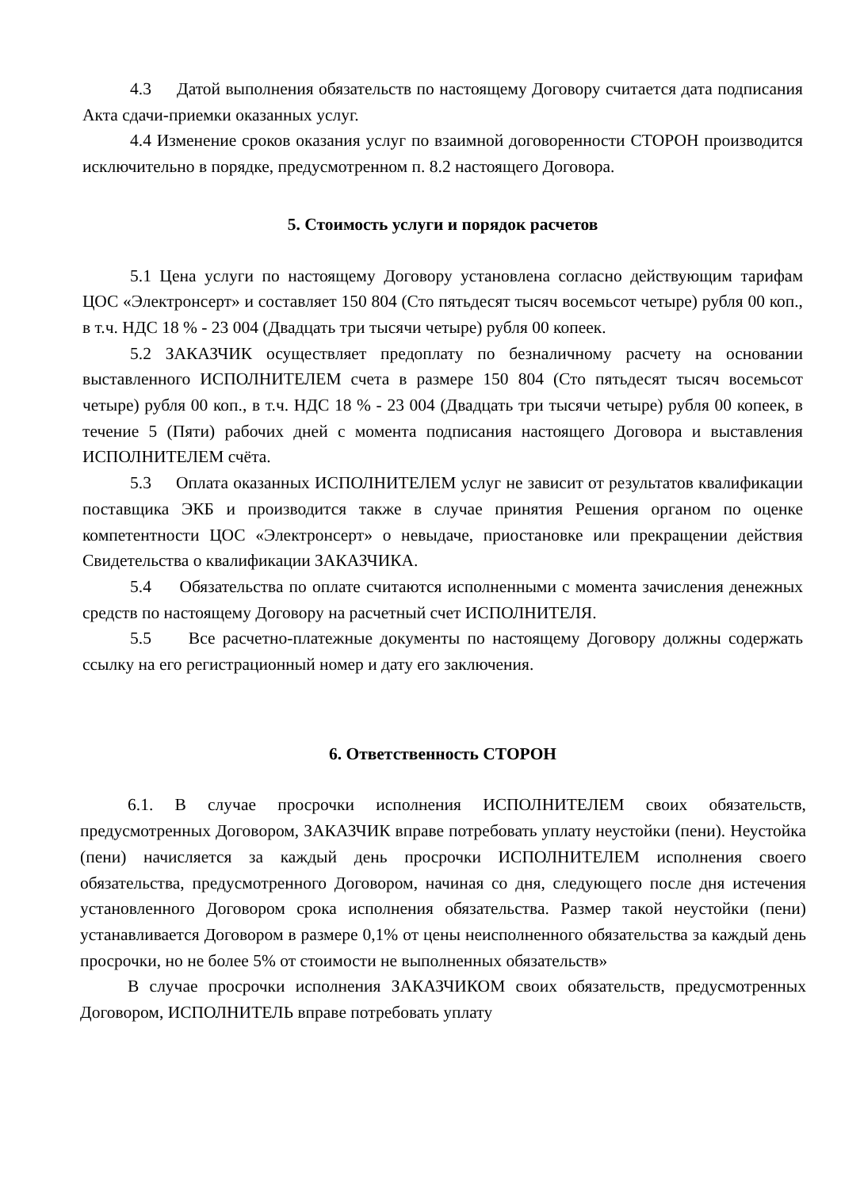4.3 Датой выполнения обязательств по настоящему Договору считается дата подписания Акта сдачи-приемки оказанных услуг.
4.4 Изменение сроков оказания услуг по взаимной договоренности СТОРОН производится исключительно в порядке, предусмотренном п. 8.2 настоящего Договора.
5. Стоимость услуги и порядок расчетов
5.1 Цена услуги по настоящему Договору установлена согласно действующим тарифам ЦОС «Электронсерт» и составляет 150 804 (Сто пятьдесят тысяч восемьсот четыре) рубля 00 коп., в т.ч. НДС 18 % - 23 004 (Двадцать три тысячи четыре) рубля 00 копеек.
5.2 ЗАКАЗЧИК осуществляет предоплату по безналичному расчету на основании выставленного ИСПОЛНИТЕЛЕМ счета в размере 150 804 (Сто пятьдесят тысяч восемьсот четыре) рубля 00 коп., в т.ч. НДС 18 % - 23 004 (Двадцать три тысячи четыре) рубля 00 копеек, в течение 5 (Пяти) рабочих дней с момента подписания настоящего Договора и выставления ИСПОЛНИТЕЛЕМ счёта.
5.3 Оплата оказанных ИСПОЛНИТЕЛЕМ услуг не зависит от результатов квалификации поставщика ЭКБ и производится также в случае принятия Решения органом по оценке компетентности ЦОС «Электронсерт» о невыдаче, приостановке или прекращении действия Свидетельства о квалификации ЗАКАЗЧИКА.
5.4 Обязательства по оплате считаются исполненными с момента зачисления денежных средств по настоящему Договору на расчетный счет ИСПОЛНИТЕЛЯ.
5.5 Все расчетно-платежные документы по настоящему Договору должны содержать ссылку на его регистрационный номер и дату его заключения.
6. Ответственность СТОРОН
6.1. В случае просрочки исполнения ИСПОЛНИТЕЛЕМ своих обязательств, предусмотренных Договором, ЗАКАЗЧИК вправе потребовать уплату неустойки (пени). Неустойка (пени) начисляется за каждый день просрочки ИСПОЛНИТЕЛЕМ исполнения своего обязательства, предусмотренного Договором, начиная со дня, следующего после дня истечения установленного Договором срока исполнения обязательства. Размер такой неустойки (пени) устанавливается Договором в размере 0,1% от цены неисполненного обязательства за каждый день просрочки, но не более 5% от стоимости не выполненных обязательств»
В случае просрочки исполнения ЗАКАЗЧИКОМ своих обязательств, предусмотренных Договором, ИСПОЛНИТЕЛЬ вправе потребовать уплату